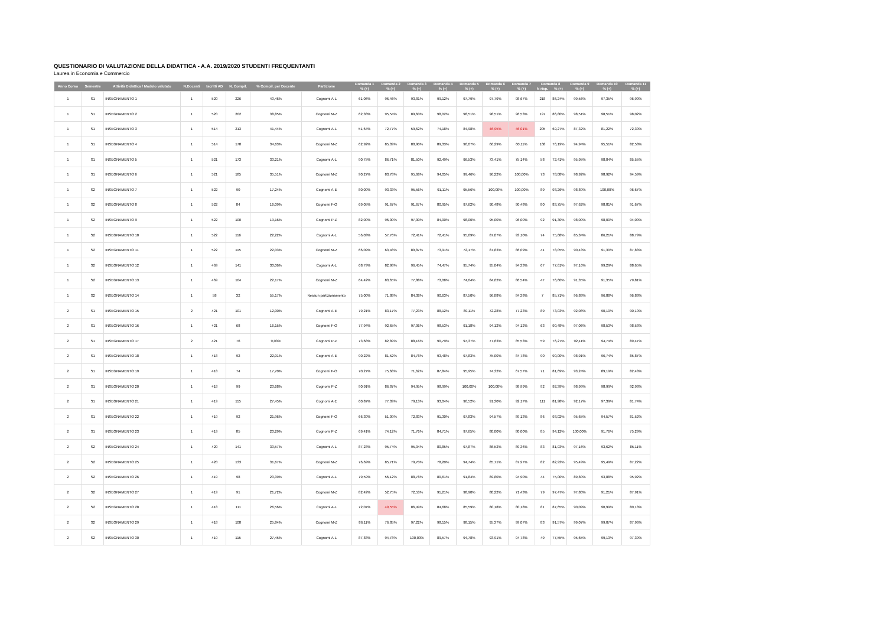QUESTIONARIO DI VALUTAZIONE DELLA DIDATTICA - A.A. 2019/2020 STUDENTI FREQUENTANTI
Laurea in Economia e Commercio
| Anno Corso | Semestre | Attività Didattica / Modulo valutato | N.Docenti | Iscritti AD | N. Compil. | % Compil. per Docente | Partizione | Domanda 1 | Domanda 2 | Domanda 3 | Domanda 4 | Domanda 5 | Domanda 6 | Domanda 7 | Domanda 8 | | Domanda 9 | Domanda 10 | Domanda 11 |
| --- | --- | --- | --- | --- | --- | --- | --- | --- | --- | --- | --- | --- | --- | --- | --- | --- | --- | --- | --- |
| | | | | | | | | % (+) | % (+) | % (+) | % (+) | % (+) | % (+) | % (+) | N risp. | % (+) | % (+) | % (+) | % (+) |
| 1 | S1 | INSEGNAMENTO 1 | 1 | 520 | 226 | 43,46% | Cognomi A-L | 61,06% | 96,46% | 93,81% | 99,12% | 97,79% | 97,79% | 98,67% | 218 | 86,24% | 99,56% | 97,35% | 96,90% |
| 1 | S1 | INSEGNAMENTO 2 | 1 | 520 | 202 | 38,85% | Cognomi M-Z | 62,38% | 95,54% | 89,60% | 98,02% | 98,51% | 98,51% | 96,53% | 197 | 86,80% | 98,51% | 98,51% | 98,02% |
| 1 | S1 | INSEGNAMENTO 3 | 1 | 514 | 213 | 41,44% | Cognomi A-L | 51,64% | 72,77% | 59,62% | 74,18% | 84,98% | 46,95% | 46,01% | 205 | 69,27% | 87,32% | 81,22% | 72,30% |
| 1 | S1 | INSEGNAMENTO 4 | 1 | 514 | 178 | 34,63% | Cognomi M-Z | 62,92% | 85,39% | 80,90% | 89,33% | 96,07% | 66,29% | 60,11% | 168 | 76,19% | 94,94% | 95,51% | 82,58% |
| 1 | S1 | INSEGNAMENTO 5 | 1 | 521 | 173 | 33,21% | Cognomi A-L | 90,75% | 86,71% | 81,50% | 92,49% | 96,53% | 73,41% | 75,14% | 58 | 72,41% | 95,95% | 98,84% | 85,55% |
| 1 | S1 | INSEGNAMENTO 6 | 1 | 521 | 185 | 35,51% | Cognomi M-Z | 90,27% | 83,78% | 95,68% | 94,05% | 99,46% | 96,22% | 100,00% | 73 | 78,08% | 98,92% | 98,92% | 94,59% |
| 1 | S2 | INSEGNAMENTO 7 | 1 | 522 | 90 | 17,24% | Cognomi A-E | 80,00% | 93,33% | 95,56% | 91,11% | 95,56% | 100,00% | 100,00% | 89 | 93,26% | 98,89% | 100,00% | 96,67% |
| 1 | S2 | INSEGNAMENTO 8 | 1 | 522 | 84 | 16,09% | Cognomi F-O | 69,05% | 91,67% | 91,67% | 80,95% | 97,62% | 90,48% | 90,48% | 80 | 83,75% | 97,62% | 98,81% | 91,67% |
| 1 | S2 | INSEGNAMENTO 9 | 1 | 522 | 100 | 19,16% | Cognomi P-Z | 82,00% | 96,00% | 97,00% | 84,00% | 98,00% | 95,00% | 96,00% | 92 | 91,30% | 98,00% | 98,00% | 94,00% |
| 1 | S2 | INSEGNAMENTO 10 | 1 | 522 | 116 | 22,22% | Cognomi A-L | 56,03% | 57,76% | 72,41% | 72,41% | 95,69% | 87,07% | 93,10% | 74 | 75,68% | 85,34% | 86,21% | 88,79% |
| 1 | S2 | INSEGNAMENTO 11 | 1 | 522 | 115 | 22,03% | Cognomi M-Z | 66,09% | 63,48% | 80,87% | 73,91% | 72,17% | 87,83% | 86,09% | 41 | 78,05% | 90,43% | 91,30% | 87,83% |
| 1 | S2 | INSEGNAMENTO 12 | 1 | 469 | 141 | 30,06% | Cognomi A-L | 68,79% | 82,98% | 96,45% | 74,47% | 95,74% | 95,04% | 94,33% | 67 | 77,61% | 97,16% | 99,29% | 88,65% |
| 1 | S2 | INSEGNAMENTO 13 | 1 | 469 | 104 | 22,17% | Cognomi M-Z | 64,42% | 83,65% | 77,88% | 73,08% | 74,04% | 84,62% | 86,54% | 47 | 76,60% | 91,35% | 91,35% | 79,81% |
| 1 | S2 | INSEGNAMENTO 14 | 1 | 58 | 32 | 55,17% | Nessun partizionamento | 75,00% | 71,88% | 84,38% | 90,63% | 87,50% | 96,88% | 84,38% | 7 | 85,71% | 96,88% | 96,88% | 96,88% |
| 2 | S1 | INSEGNAMENTO 15 | 2 | 421 | 101 | 12,00% | Cognomi A-E | 79,21% | 83,17% | 77,23% | 88,12% | 89,11% | 72,28% | 77,23% | 89 | 73,03% | 92,08% | 90,10% | 90,10% |
| 2 | S1 | INSEGNAMENTO 16 | 1 | 421 | 68 | 16,15% | Cognomi F-O | 77,94% | 92,65% | 97,06% | 98,53% | 91,18% | 94,12% | 94,12% | 63 | 90,48% | 97,06% | 98,53% | 98,53% |
| 2 | S1 | INSEGNAMENTO 17 | 2 | 421 | 76 | 9,03% | Cognomi P-Z | 73,68% | 82,89% | 88,16% | 90,79% | 97,37% | 77,63% | 85,53% | 59 | 76,27% | 92,11% | 94,74% | 89,47% |
| 2 | S1 | INSEGNAMENTO 18 | 1 | 418 | 92 | 22,01% | Cognomi A-E | 90,22% | 81,52% | 84,78% | 93,48% | 97,83% | 75,00% | 84,78% | 90 | 90,00% | 98,91% | 96,74% | 85,87% |
| 2 | S1 | INSEGNAMENTO 19 | 1 | 418 | 74 | 17,70% | Cognomi F-O | 70,27% | 75,68% | 71,62% | 87,84% | 95,95% | 74,32% | 67,57% | 71 | 81,69% | 93,24% | 89,19% | 82,43% |
| 2 | S1 | INSEGNAMENTO 20 | 1 | 418 | 99 | 23,68% | Cognomi P-Z | 90,91% | 86,87% | 94,95% | 98,99% | 100,00% | 100,00% | 98,99% | 92 | 92,39% | 98,99% | 98,99% | 92,93% |
| 2 | S1 | INSEGNAMENTO 21 | 1 | 419 | 115 | 27,45% | Cognomi A-E | 60,87% | 77,39% | 79,13% | 93,04% | 96,52% | 91,30% | 92,17% | 111 | 81,98% | 92,17% | 97,39% | 81,74% |
| 2 | S1 | INSEGNAMENTO 22 | 1 | 419 | 92 | 21,96% | Cognomi F-O | 66,30% | 51,09% | 72,83% | 91,30% | 97,83% | 94,57% | 89,13% | 86 | 93,02% | 95,65% | 94,57% | 81,52% |
| 2 | S1 | INSEGNAMENTO 23 | 1 | 419 | 85 | 20,29% | Cognomi P-Z | 69,41% | 74,12% | 71,76% | 84,71% | 97,65% | 80,00% | 80,00% | 85 | 94,12% | 100,00% | 91,76% | 75,29% |
| 2 | S2 | INSEGNAMENTO 24 | 1 | 420 | 141 | 33,57% | Cognomi A-L | 87,23% | 95,74% | 95,04% | 80,85% | 97,87% | 86,52% | 89,36% | 83 | 81,93% | 97,16% | 93,62% | 85,11% |
| 2 | S2 | INSEGNAMENTO 25 | 1 | 420 | 133 | 31,67% | Cognomi M-Z | 76,69% | 85,71% | 79,70% | 78,20% | 94,74% | 85,71% | 87,97% | 82 | 82,93% | 95,49% | 95,49% | 87,22% |
| 2 | S2 | INSEGNAMENTO 26 | 1 | 419 | 98 | 23,39% | Cognomi A-L | 79,59% | 56,12% | 88,78% | 80,61% | 91,84% | 89,80% | 94,90% | 44 | 75,00% | 89,80% | 93,88% | 95,92% |
| 2 | S2 | INSEGNAMENTO 27 | 1 | 419 | 91 | 21,72% | Cognomi M-Z | 82,42% | 52,75% | 72,53% | 91,21% | 98,90% | 80,22% | 71,43% | 79 | 97,47% | 97,80% | 91,21% | 87,91% |
| 2 | S2 | INSEGNAMENTO 28 | 1 | 418 | 111 | 26,56% | Cognomi A-L | 72,07% | 49,55% | 86,49% | 84,68% | 85,59% | 80,18% | 80,18% | 81 | 87,65% | 90,09% | 90,99% | 80,18% |
| 2 | S2 | INSEGNAMENTO 29 | 1 | 418 | 108 | 25,84% | Cognomi M-Z | 86,11% | 76,85% | 97,22% | 98,15% | 98,15% | 95,37% | 99,07% | 83 | 91,57% | 99,07% | 99,07% | 87,96% |
| 2 | S2 | INSEGNAMENTO 30 | 1 | 419 | 115 | 27,45% | Cognomi A-L | 87,83% | 94,78% | 100,00% | 89,57% | 94,78% | 93,91% | 94,78% | 49 | 77,55% | 95,65% | 99,13% | 97,39% |